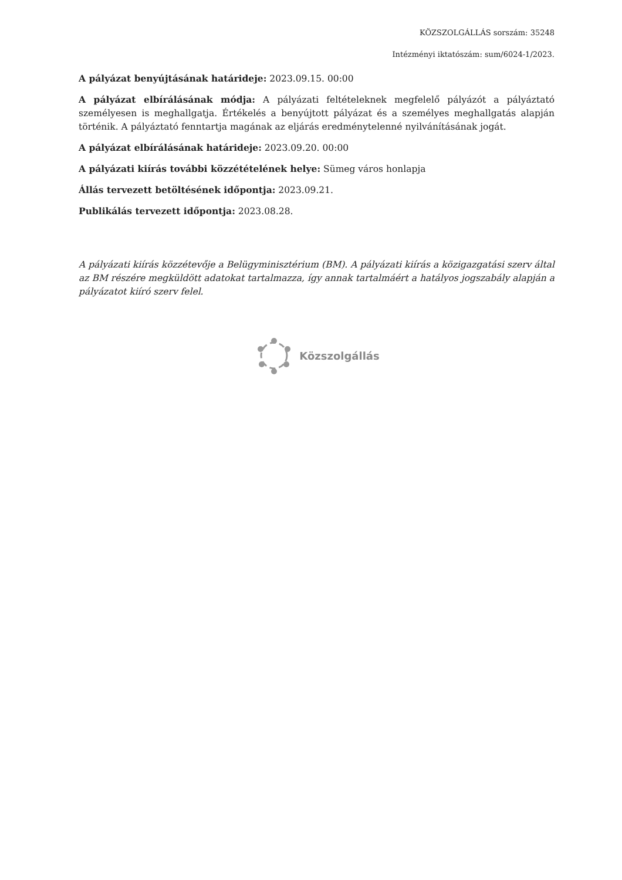KÖZSZOLGÁLLÁS sorszám: 35248
Intézményi iktatószám: sum/6024-1/2023.
A pályázat benyújtásának határideje: 2023.09.15. 00:00
A pályázat elbírálásának módja: A pályázati feltételeknek megfelelő pályázót a pályáztató személyesen is meghallgatja. Értékelés a benyújtott pályázat és a személyes meghallgatás alapján történik. A pályáztató fenntartja magának az eljárás eredménytelenné nyilvánításának jogát.
A pályázat elbírálásának határideje: 2023.09.20. 00:00
A pályázati kiírás további közzétételének helye: Sümeg város honlapja
Állás tervezett betöltésének időpontja: 2023.09.21.
Publikálás tervezett időpontja: 2023.08.28.
A pályázati kiírás közzétevője a Belügyminisztérium (BM). A pályázati kiírás a közigazgatási szerv által az BM részére megküldött adatokat tartalmazza, így annak tartalmáért a hatályos jogszabály alapján a pályázatot kiíró szerv felel.
Közszolgállás